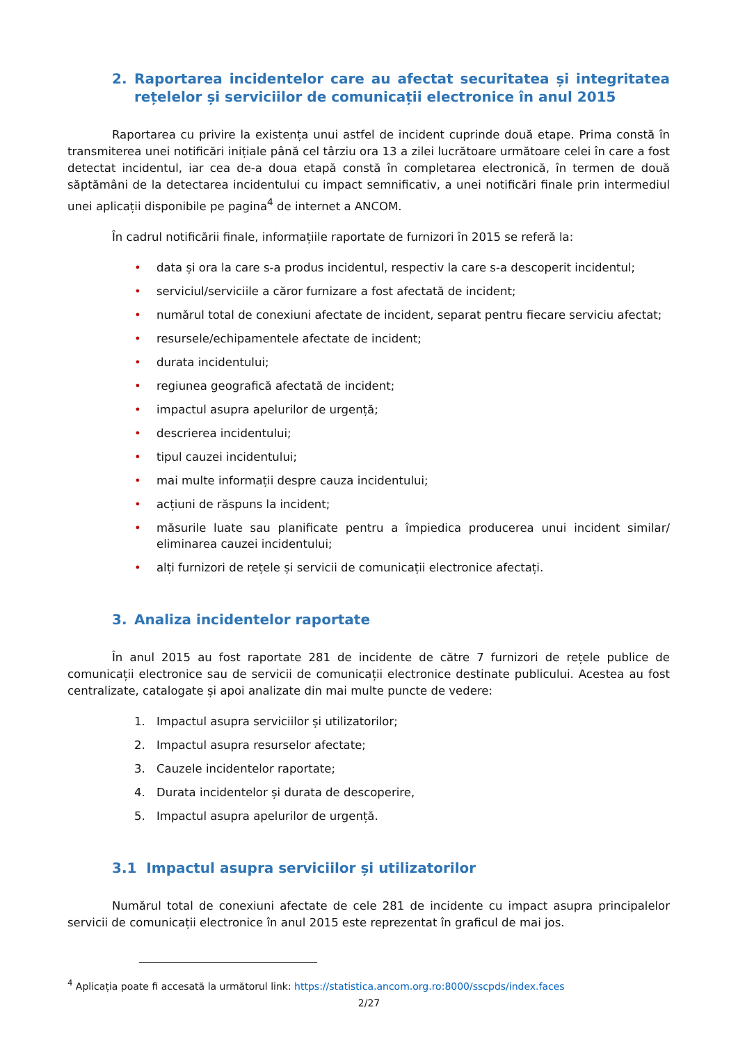2. Raportarea incidentelor care au afectat securitatea și integritatea rețelelor și serviciilor de comunicații electronice în anul 2015
Raportarea cu privire la existența unui astfel de incident cuprinde două etape. Prima constă în transmiterea unei notificări inițiale până cel târziu ora 13 a zilei lucrătoare următoare celei în care a fost detectat incidentul, iar cea de-a doua etapă constă în completarea electronică, în termen de două săptămâni de la detectarea incidentului cu impact semnificativ, a unei notificări finale prin intermediul unei aplicații disponibile pe pagina<sup>4</sup> de internet a ANCOM.
În cadrul notificării finale, informațiile raportate de furnizori în 2015 se referă la:
• data și ora la care s-a produs incidentul, respectiv la care s-a descoperit incidentul;
• serviciul/serviciile a căror furnizare a fost afectată de incident;
• numărul total de conexiuni afectate de incident, separat pentru fiecare serviciu afectat;
• resursele/echipamentele afectate de incident;
• durata incidentului;
• regiunea geografică afectată de incident;
• impactul asupra apelurilor de urgență;
• descrierea incidentului;
• tipul cauzei incidentului;
• mai multe informații despre cauza incidentului;
• acțiuni de răspuns la incident;
• măsurile luate sau planificate pentru a împiedica producerea unui incident similar/ eliminarea cauzei incidentului;
• alți furnizori de rețele și servicii de comunicații electronice afectați.
3. Analiza incidentelor raportate
În anul 2015 au fost raportate 281 de incidente de către 7 furnizori de rețele publice de comunicații electronice sau de servicii de comunicații electronice destinate publicului. Acestea au fost centralizate, catalogate și apoi analizate din mai multe puncte de vedere:
1. Impactul asupra serviciilor și utilizatorilor;
2. Impactul asupra resurselor afectate;
3. Cauzele incidentelor raportate;
4. Durata incidentelor și durata de descoperire,
5. Impactul asupra apelurilor de urgență.
3.1 Impactul asupra serviciilor și utilizatorilor
Numărul total de conexiuni afectate de cele 281 de incidente cu impact asupra principalelor servicii de comunicații electronice în anul 2015 este reprezentat în graficul de mai jos.
<sup>4</sup> Aplicația poate fi accesată la următorul link: https://statistica.ancom.org.ro:8000/sscpds/index.faces
2/27